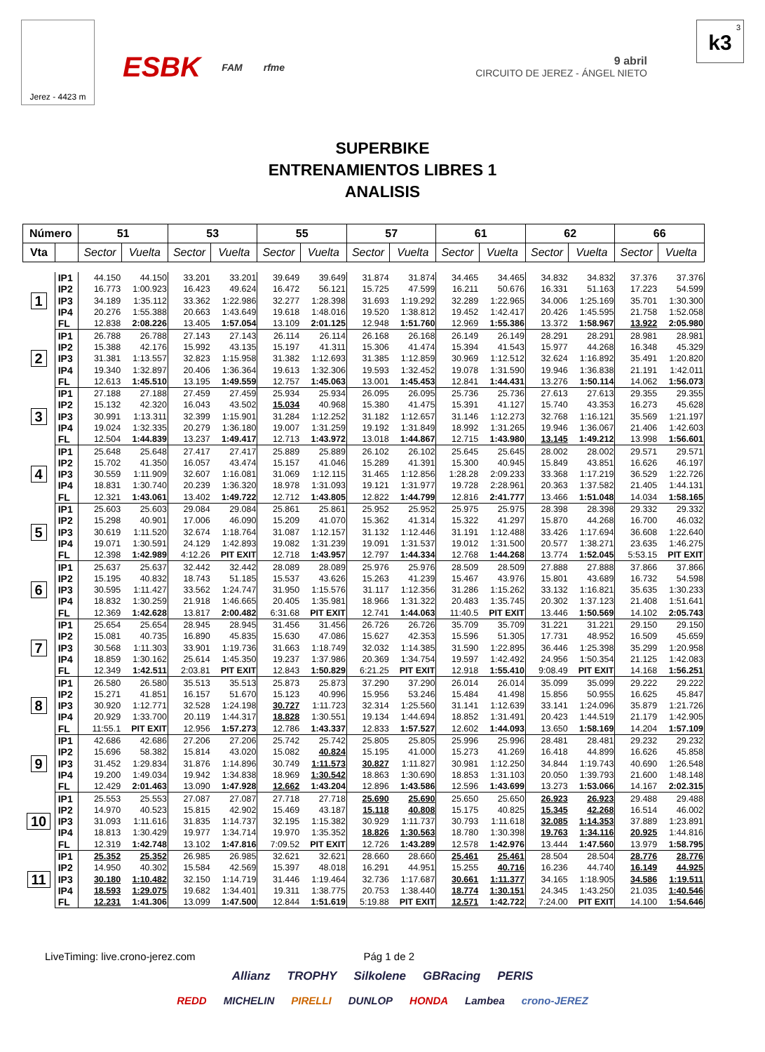Jerez - 4423 m
ESBK FAM rfme
9 abril
CIRCUITO DE JEREZ - ÁNGEL NIETO
3
k3
SUPERBIKE
ENTRENAMIENTOS LIBRES 1
ANALISIS
| Número | | 51 | | 53 | | 55 | | 57 | | 61 | | 62 | | 66 | |
| --- | --- | --- | --- | --- | --- | --- | --- | --- | --- | --- | --- | --- | --- | --- | --- |
| Vta | | Sector | Vuelta | Sector | Vuelta | Sector | Vuelta | Sector | Vuelta | Sector | Vuelta | Sector | Vuelta | Sector | Vuelta |
| 1 | IP1 | 44.150 | 44.150 | 33.201 | 33.201 | 39.649 | 39.649 | 31.874 | 31.874 | 34.465 | 34.465 | 34.832 | 34.832 | 37.376 | 37.376 |
| | IP2 | 16.773 | 1:00.923 | 16.423 | 49.624 | 16.472 | 56.121 | 15.725 | 47.599 | 16.211 | 50.676 | 16.331 | 51.163 | 17.223 | 54.599 |
| | IP3 | 34.189 | 1:35.112 | 33.362 | 1:22.986 | 32.277 | 1:28.398 | 31.693 | 1:19.292 | 32.289 | 1:22.965 | 34.006 | 1:25.169 | 35.701 | 1:30.300 |
| | IP4 | 20.276 | 1:55.388 | 20.663 | 1:43.649 | 19.618 | 1:48.016 | 19.520 | 1:38.812 | 19.452 | 1:42.417 | 20.426 | 1:45.595 | 21.758 | 1:52.058 |
| | FL | 12.838 | 2:08.226 | 13.405 | 1:57.054 | 13.109 | 2:01.125 | 12.948 | 1:51.760 | 12.969 | 1:55.386 | 13.372 | 1:58.967 | 13.922 | 2:05.980 |
| 2 | IP1 | 26.788 | 26.788 | 27.143 | 27.143 | 26.114 | 26.114 | 26.168 | 26.168 | 26.149 | 26.149 | 28.291 | 28.291 | 28.981 | 28.981 |
| | IP2 | 15.388 | 42.176 | 15.992 | 43.135 | 15.197 | 41.311 | 15.306 | 41.474 | 15.394 | 41.543 | 15.977 | 44.268 | 16.348 | 45.329 |
| | IP3 | 31.381 | 1:13.557 | 32.823 | 1:15.958 | 31.382 | 1:12.693 | 31.385 | 1:12.859 | 30.969 | 1:12.512 | 32.624 | 1:16.892 | 35.491 | 1:20.820 |
| | IP4 | 19.340 | 1:32.897 | 20.406 | 1:36.364 | 19.613 | 1:32.306 | 19.593 | 1:32.452 | 19.078 | 1:31.590 | 19.946 | 1:36.838 | 21.191 | 1:42.011 |
| | FL | 12.613 | 1:45.510 | 13.195 | 1:49.559 | 12.757 | 1:45.063 | 13.001 | 1:45.453 | 12.841 | 1:44.431 | 13.276 | 1:50.114 | 14.062 | 1:56.073 |
| 3 | IP1 | 27.188 | 27.188 | 27.459 | 27.459 | 25.934 | 25.934 | 26.095 | 26.095 | 25.736 | 25.736 | 27.613 | 27.613 | 29.355 | 29.355 |
| | IP2 | 15.132 | 42.320 | 16.043 | 43.502 | 15.034 | 40.968 | 15.380 | 41.475 | 15.391 | 41.127 | 15.740 | 43.353 | 16.273 | 45.628 |
| | IP3 | 30.991 | 1:13.311 | 32.399 | 1:15.901 | 31.284 | 1:12.252 | 31.182 | 1:12.657 | 31.146 | 1:12.273 | 32.768 | 1:16.121 | 35.569 | 1:21.197 |
| | IP4 | 19.024 | 1:32.335 | 20.279 | 1:36.180 | 19.007 | 1:31.259 | 19.192 | 1:31.849 | 18.992 | 1:31.265 | 19.946 | 1:36.067 | 21.406 | 1:42.603 |
| | FL | 12.504 | 1:44.839 | 13.237 | 1:49.417 | 12.713 | 1:43.972 | 13.018 | 1:44.867 | 12.715 | 1:43.980 | 13.145 | 1:49.212 | 13.998 | 1:56.601 |
| 4 | IP1 | 25.648 | 25.648 | 27.417 | 27.417 | 25.889 | 25.889 | 26.102 | 26.102 | 25.645 | 25.645 | 28.002 | 28.002 | 29.571 | 29.571 |
| | IP2 | 15.702 | 41.350 | 16.057 | 43.474 | 15.157 | 41.046 | 15.289 | 41.391 | 15.300 | 40.945 | 15.849 | 43.851 | 16.626 | 46.197 |
| | IP3 | 30.559 | 1:11.909 | 32.607 | 1:16.081 | 31.069 | 1:12.115 | 31.465 | 1:12.856 | 1:28.28 | 2:09.233 | 33.368 | 1:17.219 | 36.529 | 1:22.726 |
| | IP4 | 18.831 | 1:30.740 | 20.239 | 1:36.320 | 18.978 | 1:31.093 | 19.121 | 1:31.977 | 19.728 | 2:28.961 | 20.363 | 1:37.582 | 21.405 | 1:44.131 |
| | FL | 12.321 | 1:43.061 | 13.402 | 1:49.722 | 12.712 | 1:43.805 | 12.822 | 1:44.799 | 12.816 | 2:41.777 | 13.466 | 1:51.048 | 14.034 | 1:58.165 |
| 5 | IP1 | 25.603 | 25.603 | 29.084 | 29.084 | 25.861 | 25.861 | 25.952 | 25.952 | 25.975 | 25.975 | 28.398 | 28.398 | 29.332 | 29.332 |
| | IP2 | 15.298 | 40.901 | 17.006 | 46.090 | 15.209 | 41.070 | 15.362 | 41.314 | 15.322 | 41.297 | 15.870 | 44.268 | 16.700 | 46.032 |
| | IP3 | 30.619 | 1:11.520 | 32.674 | 1:18.764 | 31.087 | 1:12.157 | 31.132 | 1:12.446 | 31.191 | 1:12.488 | 33.426 | 1:17.694 | 36.608 | 1:22.640 |
| | IP4 | 19.071 | 1:30.591 | 24.129 | 1:42.893 | 19.082 | 1:31.239 | 19.091 | 1:31.537 | 19.012 | 1:31.500 | 20.577 | 1:38.271 | 23.635 | 1:46.275 |
| | FL | 12.398 | 1:42.989 | 4:12.26 | PIT EXIT | 12.718 | 1:43.957 | 12.797 | 1:44.334 | 12.768 | 1:44.268 | 13.774 | 1:52.045 | 5:53.15 | PIT EXIT |
| 6 | IP1 | 25.637 | 25.637 | 32.442 | 32.442 | 28.089 | 28.089 | 25.976 | 25.976 | 28.509 | 28.509 | 27.888 | 27.888 | 37.866 | 37.866 |
| | IP2 | 15.195 | 40.832 | 18.743 | 51.185 | 15.537 | 43.626 | 15.263 | 41.239 | 15.467 | 43.976 | 15.801 | 43.689 | 16.732 | 54.598 |
| | IP3 | 30.595 | 1:11.427 | 33.562 | 1:24.747 | 31.950 | 1:15.576 | 31.117 | 1:12.356 | 31.286 | 1:15.262 | 33.132 | 1:16.821 | 35.635 | 1:30.233 |
| | IP4 | 18.832 | 1:30.259 | 21.918 | 1:46.665 | 20.405 | 1:35.981 | 18.966 | 1:31.322 | 20.483 | 1:35.745 | 20.302 | 1:37.123 | 21.408 | 1:51.641 |
| | FL | 12.369 | 1:42.628 | 13.817 | 2:00.482 | 6:31.68 | PIT EXIT | 12.741 | 1:44.063 | 11:40.5 | PIT EXIT | 13.446 | 1:50.569 | 14.102 | 2:05.743 |
| 7 | IP1 | 25.654 | 25.654 | 28.945 | 28.945 | 31.456 | 31.456 | 26.726 | 26.726 | 35.709 | 35.709 | 31.221 | 31.221 | 29.150 | 29.150 |
| | IP2 | 15.081 | 40.735 | 16.890 | 45.835 | 15.630 | 47.086 | 15.627 | 42.353 | 15.596 | 51.305 | 17.731 | 48.952 | 16.509 | 45.659 |
| | IP3 | 30.568 | 1:11.303 | 33.901 | 1:19.736 | 31.663 | 1:18.749 | 32.032 | 1:14.385 | 31.590 | 1:22.895 | 36.446 | 1:25.398 | 35.299 | 1:20.958 |
| | IP4 | 18.859 | 1:30.162 | 25.614 | 1:45.350 | 19.237 | 1:37.986 | 20.369 | 1:34.754 | 19.597 | 1:42.492 | 24.956 | 1:50.354 | 21.125 | 1:42.083 |
| | FL | 12.349 | 1:42.511 | 2:03.81 | PIT EXIT | 12.843 | 1:50.829 | 6:21.25 | PIT EXIT | 12.918 | 1:55.410 | 9:08.49 | PIT EXIT | 14.168 | 1:56.251 |
| 8 | IP1 | 26.580 | 26.580 | 35.513 | 35.513 | 25.873 | 25.873 | 37.290 | 37.290 | 26.014 | 26.014 | 35.099 | 35.099 | 29.222 | 29.222 |
| | IP2 | 15.271 | 41.851 | 16.157 | 51.670 | 15.123 | 40.996 | 15.956 | 53.246 | 15.484 | 41.498 | 15.856 | 50.955 | 16.625 | 45.847 |
| | IP3 | 30.920 | 1:12.771 | 32.528 | 1:24.198 | 30.727 | 1:11.723 | 32.314 | 1:25.560 | 31.141 | 1:12.639 | 33.141 | 1:24.096 | 35.879 | 1:21.726 |
| | IP4 | 20.929 | 1:33.700 | 20.119 | 1:44.317 | 18.828 | 1:30.551 | 19.134 | 1:44.694 | 18.852 | 1:31.491 | 20.423 | 1:44.519 | 21.179 | 1:42.905 |
| | FL | 11:55.1 | PIT EXIT | 12.956 | 1:57.273 | 12.786 | 1:43.337 | 12.833 | 1:57.527 | 12.602 | 1:44.093 | 13.650 | 1:58.169 | 14.204 | 1:57.109 |
| 9 | IP1 | 42.686 | 42.686 | 27.206 | 27.206 | 25.742 | 25.742 | 25.805 | 25.805 | 25.996 | 25.996 | 28.481 | 28.481 | 29.232 | 29.232 |
| | IP2 | 15.696 | 58.382 | 15.814 | 43.020 | 15.082 | 40.824 | 15.195 | 41.000 | 15.273 | 41.269 | 16.418 | 44.899 | 16.626 | 45.858 |
| | IP3 | 31.452 | 1:29.834 | 31.876 | 1:14.896 | 30.749 | 1:11.573 | 30.827 | 1:11.827 | 30.981 | 1:12.250 | 34.844 | 1:19.743 | 40.690 | 1:26.548 |
| | IP4 | 19.200 | 1:49.034 | 19.942 | 1:34.838 | 18.969 | 1:30.542 | 18.863 | 1:30.690 | 18.853 | 1:31.103 | 20.050 | 1:39.793 | 21.600 | 1:48.148 |
| | FL | 12.429 | 2:01.463 | 13.090 | 1:47.928 | 12.662 | 1:43.204 | 12.896 | 1:43.586 | 12.596 | 1:43.699 | 13.273 | 1:53.066 | 14.167 | 2:02.315 |
| 10 | IP1 | 25.553 | 25.553 | 27.087 | 27.087 | 27.718 | 27.718 | 25.690 | 25.690 | 25.650 | 25.650 | 26.923 | 26.923 | 29.488 | 29.488 |
| | IP2 | 14.970 | 40.523 | 15.815 | 42.902 | 15.469 | 43.187 | 15.118 | 40.808 | 15.175 | 40.825 | 15.345 | 42.268 | 16.514 | 46.002 |
| | IP3 | 31.093 | 1:11.616 | 31.835 | 1:14.737 | 32.195 | 1:15.382 | 30.929 | 1:11.737 | 30.793 | 1:11.618 | 32.085 | 1:14.353 | 37.889 | 1:23.891 |
| | IP4 | 18.813 | 1:30.429 | 19.977 | 1:34.714 | 19.970 | 1:35.352 | 18.826 | 1:30.563 | 18.780 | 1:30.398 | 19.763 | 1:34.116 | 20.925 | 1:44.816 |
| | FL | 12.319 | 1:42.748 | 13.102 | 1:47.816 | 7:09.52 | PIT EXIT | 12.726 | 1:43.289 | 12.578 | 1:42.976 | 13.444 | 1:47.560 | 13.979 | 1:58.795 |
| 11 | IP1 | 25.352 | 25.352 | 26.985 | 26.985 | 32.621 | 32.621 | 28.660 | 28.660 | 25.461 | 25.461 | 28.504 | 28.504 | 28.776 | 28.776 |
| | IP2 | 14.950 | 40.302 | 15.584 | 42.569 | 15.397 | 48.018 | 16.291 | 44.951 | 15.255 | 40.716 | 16.236 | 44.740 | 16.149 | 44.925 |
| | IP3 | 30.180 | 1:10.482 | 32.150 | 1:14.719 | 31.446 | 1:19.464 | 32.736 | 1:17.687 | 30.661 | 1:11.377 | 34.165 | 1:18.905 | 34.586 | 1:19.511 |
| | IP4 | 18.593 | 1:29.075 | 19.682 | 1:34.401 | 19.311 | 1:38.775 | 20.753 | 1:38.440 | 18.774 | 1:30.151 | 24.345 | 1:43.250 | 21.035 | 1:40.546 |
| | FL | 12.231 | 1:41.306 | 13.099 | 1:47.500 | 12.844 | 1:51.619 | 5:19.88 | PIT EXIT | 12.571 | 1:42.722 | 7:24.00 | PIT EXIT | 14.100 | 1:54.646 |
LiveTiming: live.crono-jerez.com
Pág 1 de 2
Allianz TROPHY Silkolene GBRacing PERIS
REDD MICHELIN PIRELLI DUNLOP HONDA Lambea crono-JEREZ